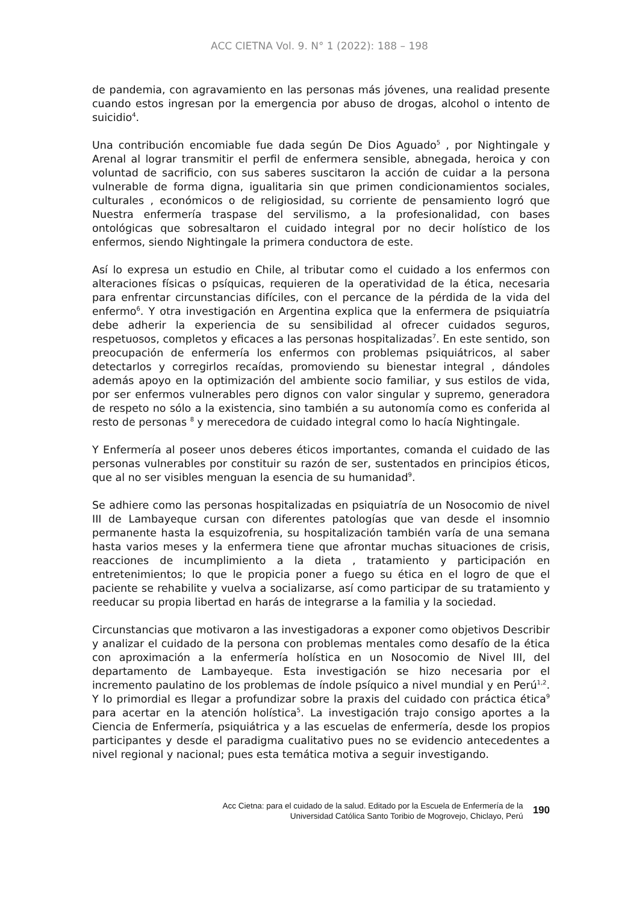ACC CIETNA Vol. 9. N° 1 (2022): 188 – 198
de pandemia, con agravamiento en las personas más jóvenes, una realidad presente cuando estos ingresan por la emergencia por abuso de drogas, alcohol o intento de suicidio<sup>4</sup>.
Una contribución encomiable fue dada según De Dios Aguado<sup>5</sup> , por Nightingale y Arenal al lograr transmitir el perfil de enfermera sensible, abnegada, heroica y con voluntad de sacrificio, con sus saberes suscitaron la acción de cuidar a la persona vulnerable de forma digna, igualitaria sin que primen condicionamientos sociales, culturales , económicos o de religiosidad, su corriente de pensamiento logró que Nuestra enfermería traspase del servilismo, a la profesionalidad, con bases ontológicas que sobresaltaron el cuidado integral por no decir holístico de los enfermos, siendo Nightingale la primera conductora de este.
Así lo expresa un estudio en Chile, al tributar como el cuidado a los enfermos con alteraciones físicas o psíquicas, requieren de la operatividad de la ética, necesaria para enfrentar circunstancias difíciles, con el percance de la pérdida de la vida del enfermo<sup>6</sup>. Y otra investigación en Argentina explica que la enfermera de psiquiatría debe adherir la experiencia de su sensibilidad al ofrecer cuidados seguros, respetuosos, completos y eficaces a las personas hospitalizadas<sup>7</sup>. En este sentido, son preocupación de enfermería los enfermos con problemas psiquiátricos, al saber detectarlos y corregirlos recaídas, promoviendo su bienestar integral , dándoles además apoyo en la optimización del ambiente socio familiar, y sus estilos de vida, por ser enfermos vulnerables pero dignos con valor singular y supremo, generadora de respeto no sólo a la existencia, sino también a su autonomía como es conferida al resto de personas <sup>8</sup> y merecedora de cuidado integral como lo hacía Nightingale.
Y Enfermería al poseer unos deberes éticos importantes, comanda el cuidado de las personas vulnerables por constituir su razón de ser, sustentados en principios éticos, que al no ser visibles menguan la esencia de su humanidad<sup>9</sup>.
Se adhiere como las personas hospitalizadas en psiquiatría de un Nosocomio de nivel III de Lambayeque cursan con diferentes patologías que van desde el insomnio permanente hasta la esquizofrenia, su hospitalización también varía de una semana hasta varios meses y la enfermera tiene que afrontar muchas situaciones de crisis, reacciones de incumplimiento a la dieta , tratamiento y participación en entretenimientos; lo que le propicia poner a fuego su ética en el logro de que el paciente se rehabilite y vuelva a socializarse, así como participar de su tratamiento y reeducar su propia libertad en harás de integrarse a la familia y la sociedad.
Circunstancias que motivaron a las investigadoras a exponer como objetivos Describir y analizar el cuidado de la persona con problemas mentales como desafío de la ética con aproximación a la enfermería holística en un Nosocomio de Nivel III, del departamento de Lambayeque. Esta investigación se hizo necesaria por el incremento paulatino de los problemas de índole psíquico a nivel mundial y en Perú<sup>1,2</sup>. Y lo primordial es llegar a profundizar sobre la praxis del cuidado con práctica ética<sup>9</sup> para acertar en la atención holística<sup>5</sup>. La investigación trajo consigo aportes a la Ciencia de Enfermería, psiquiátrica y a las escuelas de enfermería, desde los propios participantes y desde el paradigma cualitativo pues no se evidencio antecedentes a nivel regional y nacional; pues esta temática motiva a seguir investigando.
Acc Cietna: para el cuidado de la salud. Editado por la Escuela de Enfermería de la
Universidad Católica Santo Toribio de Mogrovejo, Chiclayo, Perú
190